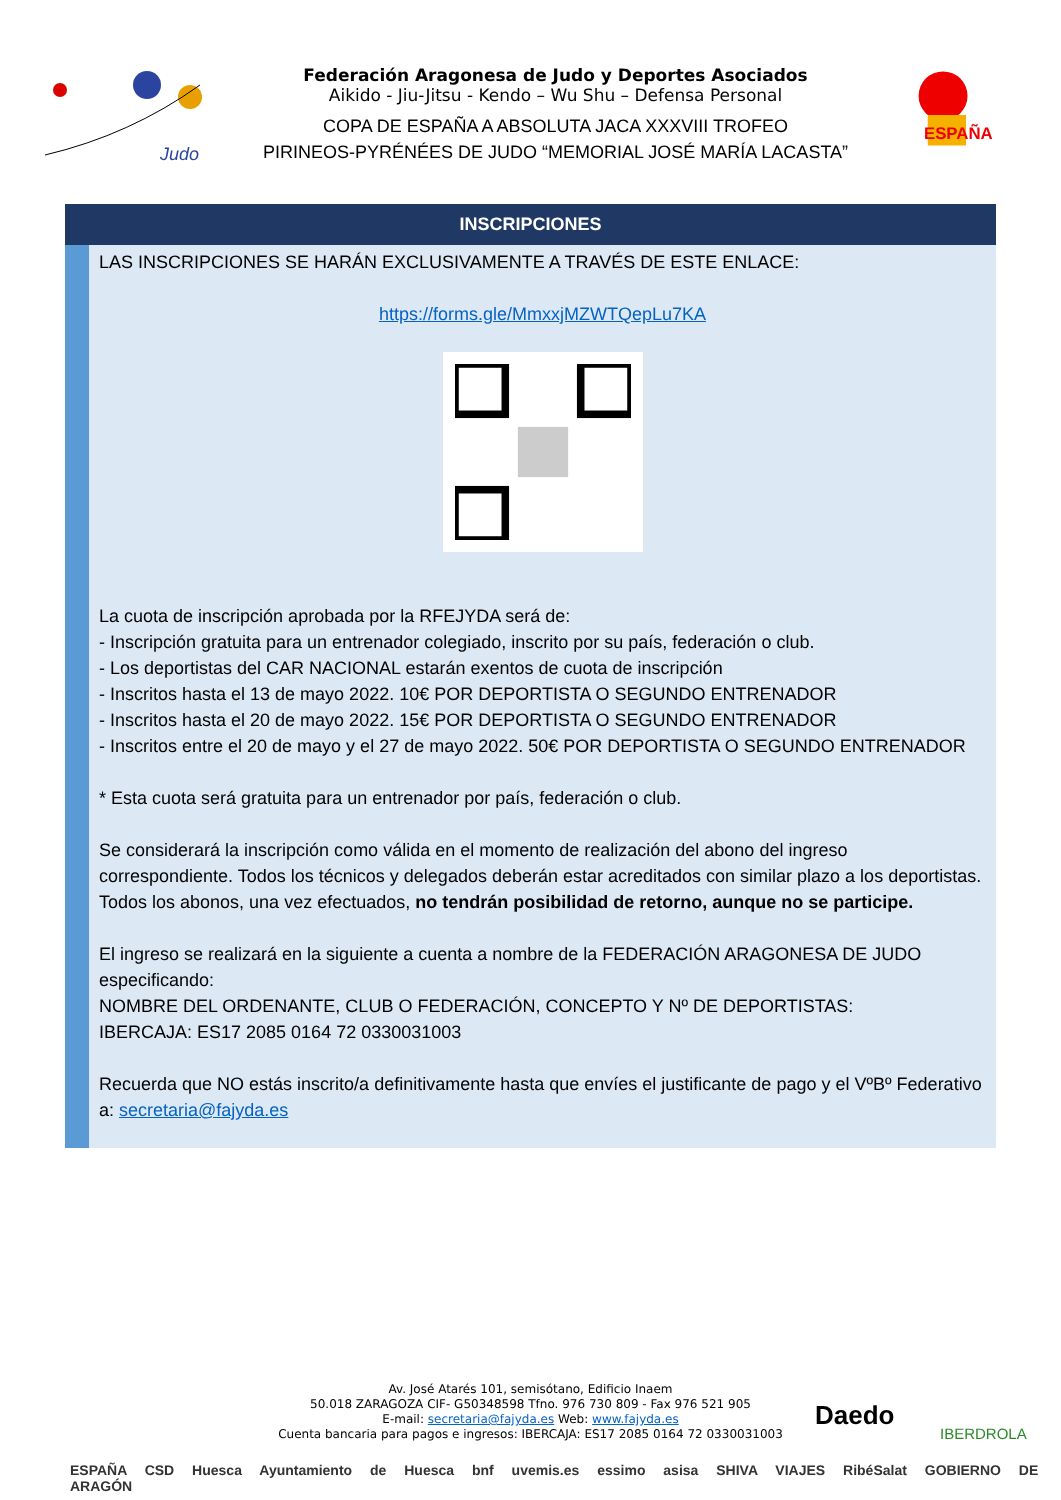Judo
Federación Aragonesa de Judo y Deportes Asociados
Aikido - Jiu-Jitsu - Kendo – Wu Shu – Defensa Personal
COPA DE ESPAÑA A ABSOLUTA JACA XXXVIII TROFEO
PIRINEOS-PYRÉNÉES DE JUDO “MEMORIAL JOSÉ MARÍA LACASTA”
ESPAÑA
INSCRIPCIONES
LAS INSCRIPCIONES SE HARÁN EXCLUSIVAMENTE A TRAVÉS DE ESTE ENLACE:
https://forms.gle/MmxxjMZWTQepLu7KA
La cuota de inscripción aprobada por la RFEJYDA será de:
- Inscripción gratuita para un entrenador colegiado, inscrito por su país, federación o club.
- Los deportistas del CAR NACIONAL estarán exentos de cuota de inscripción
- Inscritos hasta el 13 de mayo 2022. 10€ POR DEPORTISTA O SEGUNDO ENTRENADOR
- Inscritos hasta el 20 de mayo 2022. 15€ POR DEPORTISTA O SEGUNDO ENTRENADOR
- Inscritos entre el 20 de mayo y el 27 de mayo 2022. 50€ POR DEPORTISTA O SEGUNDO ENTRENADOR
* Esta cuota será gratuita para un entrenador por país, federación o club.
Se considerará la inscripción como válida en el momento de realización del abono del ingreso correspondiente. Todos los técnicos y delegados deberán estar acreditados con similar plazo a los deportistas.
Todos los abonos, una vez efectuados, no tendrán posibilidad de retorno, aunque no se participe.
El ingreso se realizará en la siguiente a cuenta a nombre de la FEDERACIÓN ARAGONESA DE JUDO especificando:
NOMBRE DEL ORDENANTE, CLUB O FEDERACIÓN, CONCEPTO Y Nº DE DEPORTISTAS:
IBERCAJA: ES17 2085 0164 72 0330031003
Recuerda que NO estás inscrito/a definitivamente hasta que envíes el justificante de pago y el VºBº Federativo a: secretaria@fajyda.es
Av. José Atarés 101, semisótano, Edificio Inaem
50.018 ZARAGOZA CIF- G50348598 Tfno. 976 730 809 - Fax 976 521 905
E-mail: secretaria@fajyda.es Web: www.fajyda.es
Cuenta bancaria para pagos e ingresos: IBERCAJA: ES17 2085 0164 72 0330031003
Daedo
IBERDROLA
ESPAÑA CSD Huesca Ayuntamiento de Huesca bnf uvemis.es essimo asisa SHIVA VIAJES RibéSalat GOBIERNO DE ARAGÓN